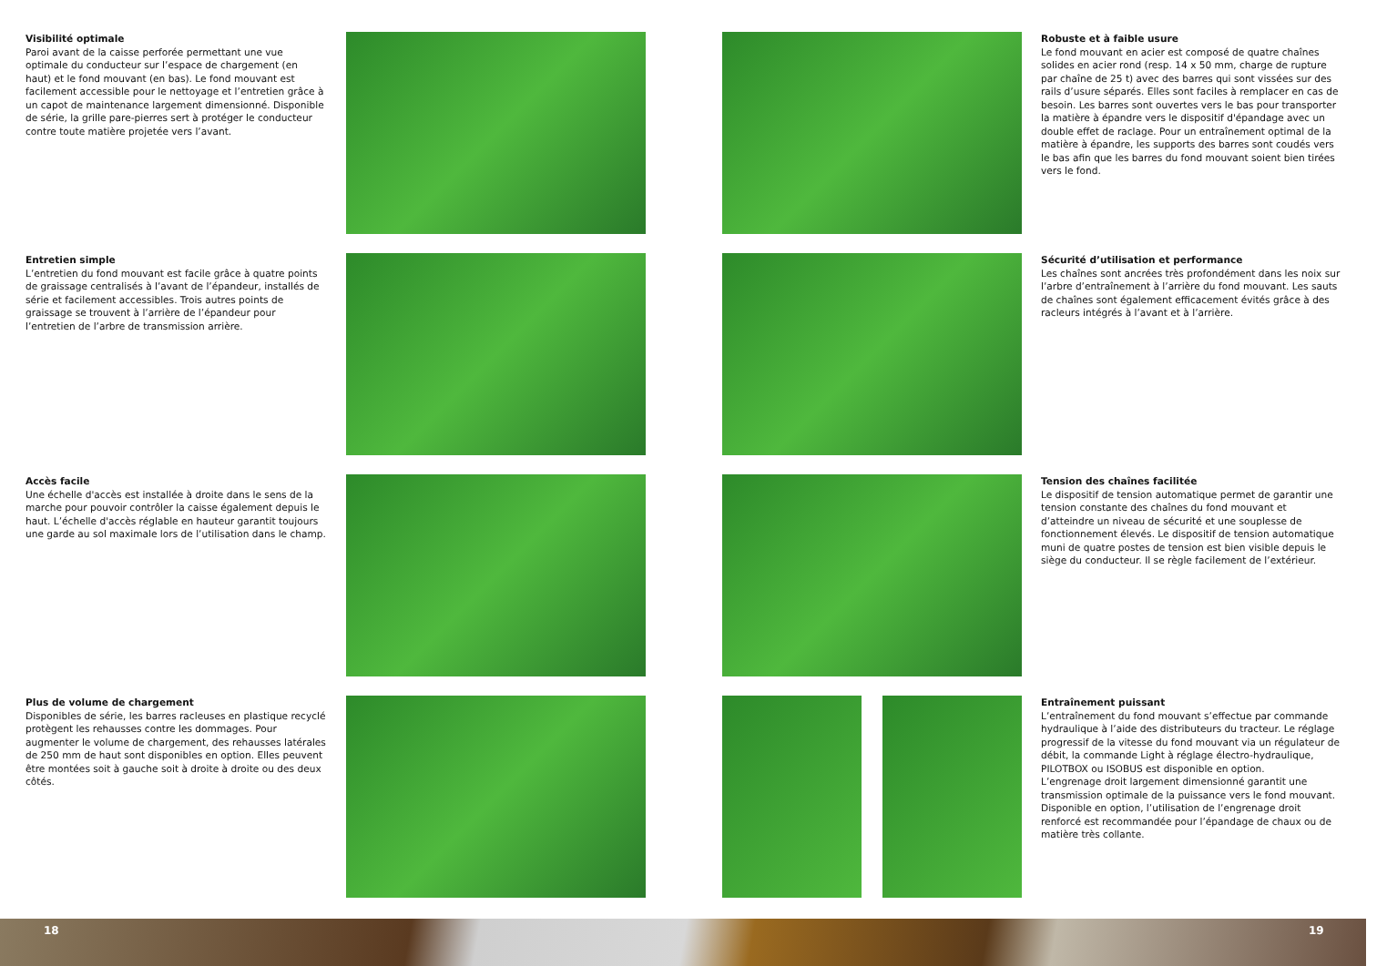Visibilité optimale
Paroi avant de la caisse perforée permettant une vue optimale du conducteur sur l’espace de chargement (en haut) et le fond mouvant (en bas). Le fond mouvant est facilement accessible pour le nettoyage et l’entretien grâce à un capot de maintenance largement dimensionné. Disponible de série, la grille pare-pierres sert à protéger le conducteur contre toute matière projetée vers l’avant.
Entretien simple
L’entretien du fond mouvant est facile grâce à quatre points de graissage centralisés à l’avant de l’épandeur, installés de série et facilement accessibles. Trois autres points de graissage se trouvent à l’arrière de l’épandeur pour l’entretien de l’arbre de transmission arrière.
Accès facile
Une échelle d'accès est installée à droite dans le sens de la marche pour pouvoir contrôler la caisse également depuis le haut. L’échelle d'accès réglable en hauteur garantit toujours une garde au sol maximale lors de l’utilisation dans le champ.
Plus de volume de chargement
Disponibles de série, les barres racleuses en plastique recyclé protègent les rehausses contre les dommages. Pour augmenter le volume de chargement, des rehausses latérales de 250 mm de haut sont disponibles en option. Elles peuvent être montées soit à gauche soit à droite à droite ou des deux côtés.
Robuste et à faible usure
Le fond mouvant en acier est composé de quatre chaînes solides en acier rond (resp. 14 x 50 mm, charge de rupture par chaîne de 25 t) avec des barres qui sont vissées sur des rails d’usure séparés. Elles sont faciles à remplacer en cas de besoin. Les barres sont ouvertes vers le bas pour transporter la matière à épandre vers le dispositif d'épandage avec un double effet de raclage. Pour un entraînement optimal de la matière à épandre, les supports des barres sont coudés vers le bas afin que les barres du fond mouvant soient bien tirées vers le fond.
Sécurité d’utilisation et performance
Les chaînes sont ancrées très profondément dans les noix sur l’arbre d’entraînement à l’arrière du fond mouvant. Les sauts de chaînes sont également efficacement évités grâce à des racleurs intégrés à l’avant et à l’arrière.
Tension des chaînes facilitée
Le dispositif de tension automatique permet de garantir une tension constante des chaînes du fond mouvant et d’atteindre un niveau de sécurité et une souplesse de fonctionnement élevés. Le dispositif de tension automatique muni de quatre postes de tension est bien visible depuis le siège du conducteur. Il se règle facilement de l’extérieur.
Entraînement puissant
L’entraînement du fond mouvant s’effectue par commande hydraulique à l’aide des distributeurs du tracteur. Le réglage progressif de la vitesse du fond mouvant via un régulateur de débit, la commande Light à réglage électro-hydraulique, PILOTBOX ou ISOBUS est disponible en option.
L’engrenage droit largement dimensionné garantit une transmission optimale de la puissance vers le fond mouvant. Disponible en option, l’utilisation de l’engrenage droit renforcé est recommandée pour l’épandage de chaux ou de matière très collante.
18 19